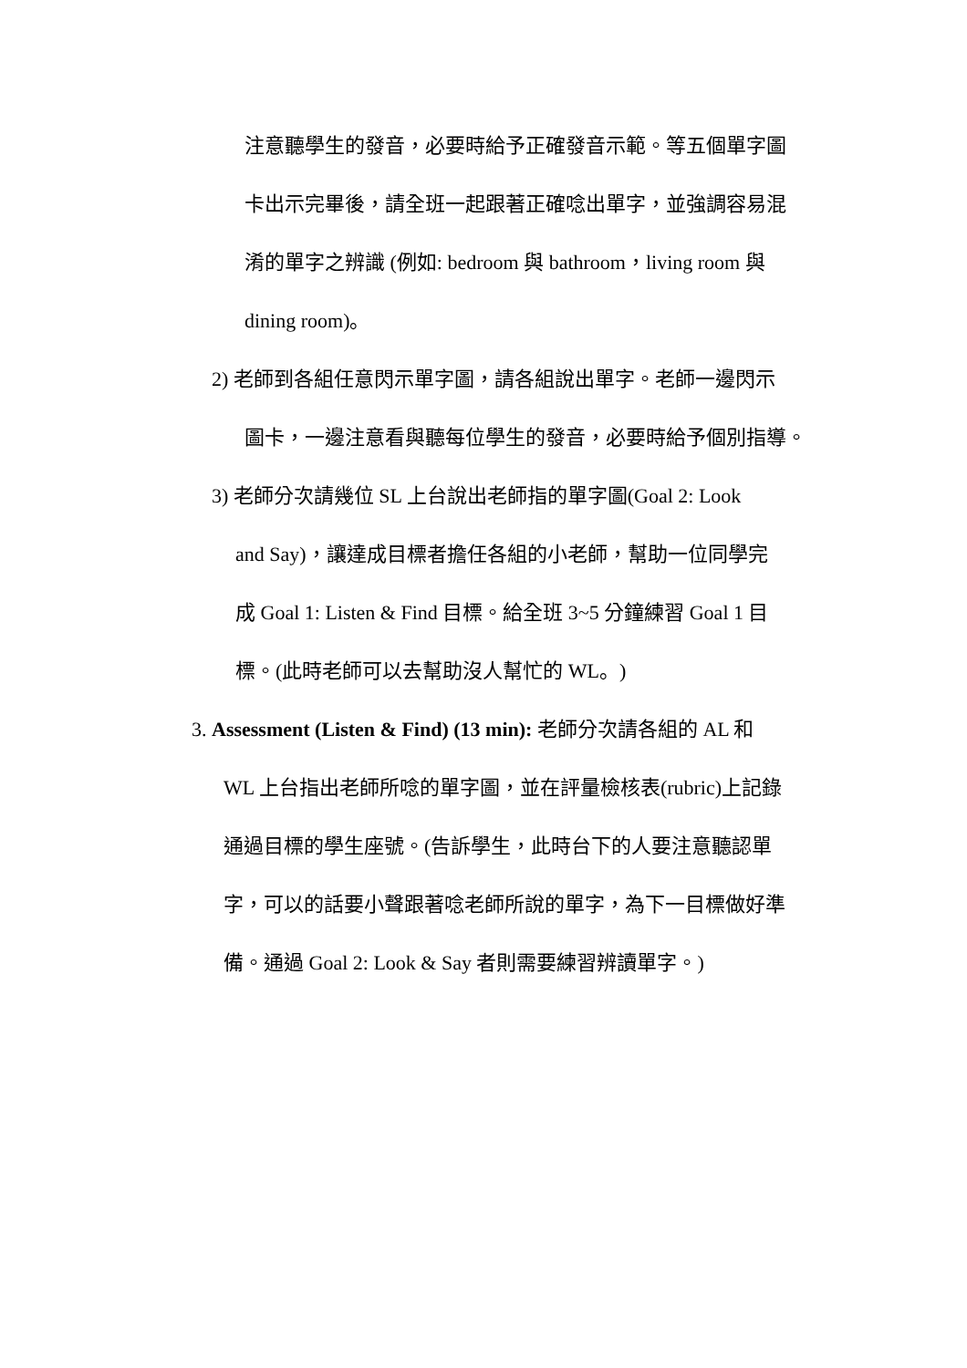注意聽學生的發音，必要時給予正確發音示範。等五個單字圖
卡出示完畢後，請全班一起跟著正確唸出單字，並強調容易混
淆的單字之辨識 (例如: bedroom 與 bathroom，living room 與
dining room)。
2) 老師到各組任意閃示單字圖，請各組說出單字。老師一邊閃示
圖卡，一邊注意看與聽每位學生的發音，必要時給予個別指導。
3) 老師分次請幾位 SL 上台說出老師指的單字圖(Goal 2: Look
and Say)，讓達成目標者擔任各組的小老師，幫助一位同學完
成 Goal 1: Listen & Find 目標。給全班 3~5 分鐘練習 Goal 1 目
標。(此時老師可以去幫助沒人幫忙的 WL。)
3. Assessment (Listen & Find) (13 min): 老師分次請各組的 AL 和
WL 上台指出老師所唸的單字圖，並在評量檢核表(rubric)上記錄
通過目標的學生座號。(告訴學生，此時台下的人要注意聽認單
字，可以的話要小聲跟著唸老師所說的單字，為下一目標做好準
備。通過 Goal 2: Look & Say 者則需要練習辨讀單字。)